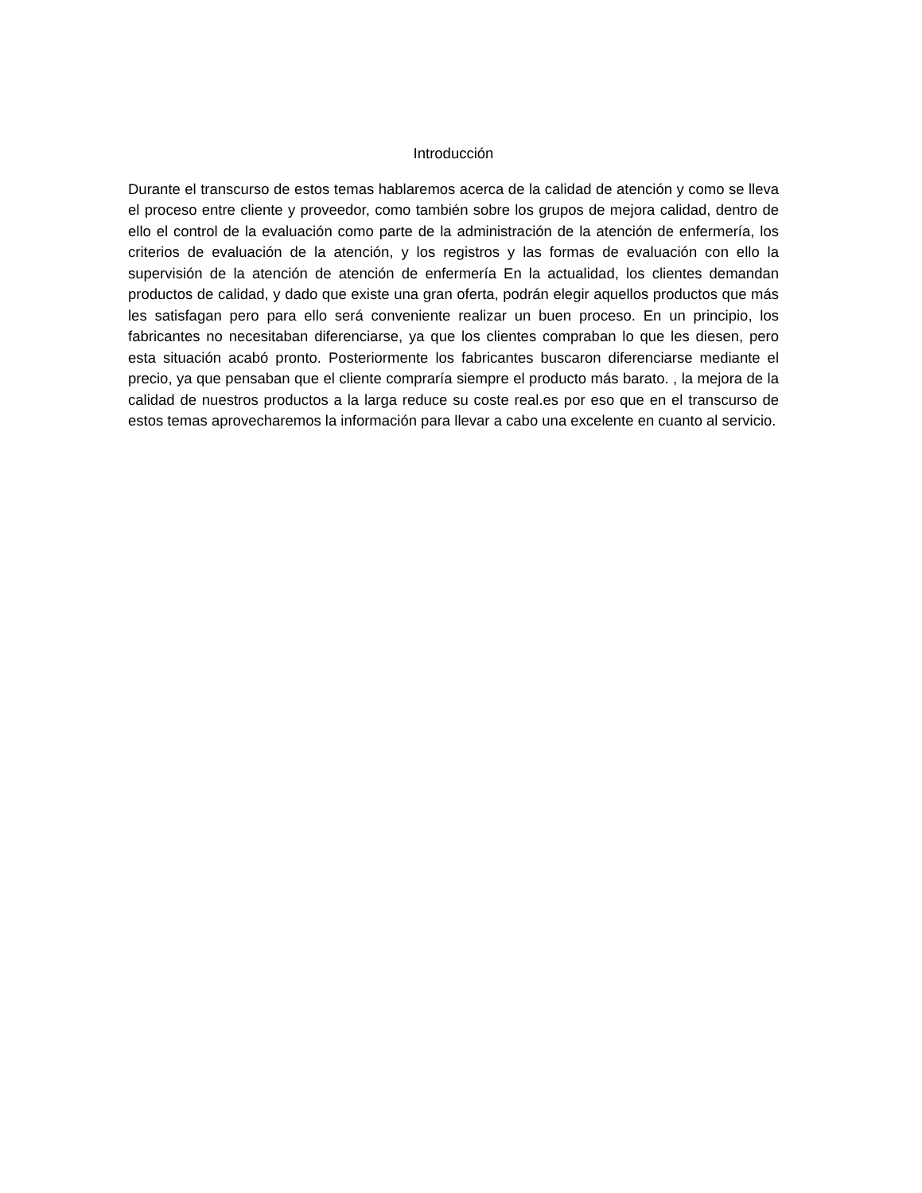Introducción
Durante el transcurso de estos temas hablaremos acerca de la calidad de atención y como se lleva el proceso entre cliente y proveedor, como también sobre los grupos de mejora calidad, dentro de ello el control de la evaluación como parte de la administración de la atención de enfermería, los criterios de evaluación de la atención, y los registros y las formas de evaluación con ello la supervisión de la atención de atención de enfermería En la actualidad, los clientes demandan productos de calidad, y dado que existe una gran oferta, podrán elegir aquellos productos que más les satisfagan pero para ello será conveniente realizar un buen proceso. En un principio, los fabricantes no necesitaban diferenciarse, ya que los clientes compraban lo que les diesen, pero esta situación acabó pronto. Posteriormente los fabricantes buscaron diferenciarse mediante el precio, ya que pensaban que el cliente compraría siempre el producto más barato. , la mejora de la calidad de nuestros productos a la larga reduce su coste real.es por eso que en el transcurso de estos temas aprovecharemos la información para llevar a cabo una excelente en cuanto al servicio.